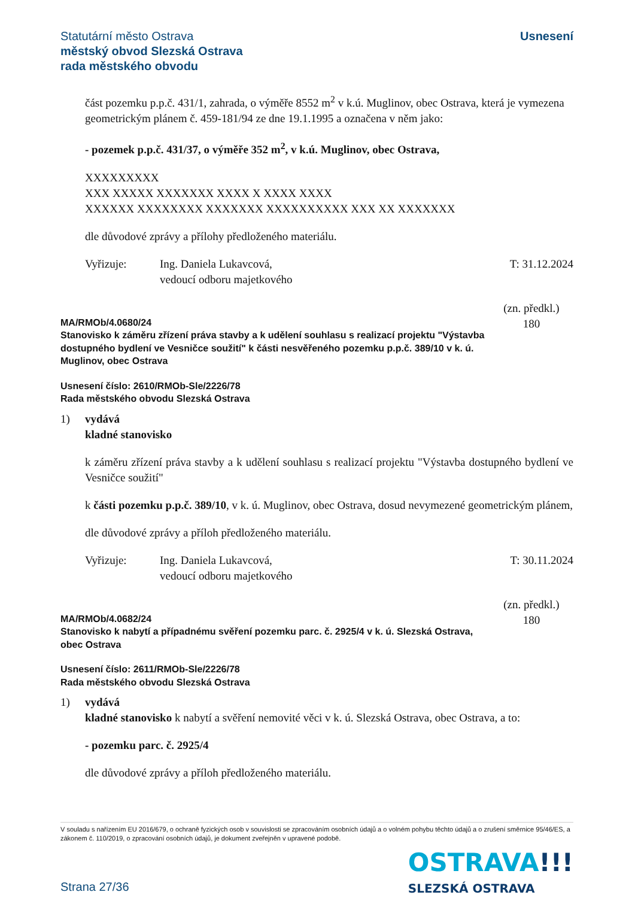Statutární město Ostrava
městský obvod Slezská Ostrava
rada městského obvodu
Usnesení
část pozemku p.p.č. 431/1, zahrada, o výměře 8552 m<sup>2</sup> v k.ú. Muglinov, obec Ostrava, která je vymezena geometrickým plánem č. 459-181/94 ze dne 19.1.1995 a označena v něm jako:
- pozemek p.p.č. 431/37, o výměře 352 m<sup>2</sup>, v k.ú. Muglinov, obec Ostrava,
XXXXXXXXX
XXX XXXXX XXXXXXX XXXX X XXXX XXXX
XXXXXX XXXXXXXX XXXXXXX XXXXXXXXXX XXX XX XXXXXXX
dle důvodové zprávy a přílohy předloženého materiálu.
Vyřizuje: Ing. Daniela Lukavcová,
vedoucí odboru majetkového
T: 31.12.2024
MA/RMOb/4.0680/24
Stanovisko k záměru zřízení práva stavby a k udělení souhlasu s realizací projektu "Výstavba dostupného bydlení ve Vesničce soužití" k části nesvěřeného pozemku p.p.č. 389/10 v k. ú. Muglinov, obec Ostrava
(zn. předkl.)
180
Usnesení číslo: 2610/RMOb-Sle/2226/78
Rada městského obvodu Slezská Ostrava
1) vydává
kladné stanovisko
k záměru zřízení práva stavby a k udělení souhlasu s realizací projektu "Výstavba dostupného bydlení ve Vesničce soužití"
k části pozemku p.p.č. 389/10, v k. ú. Muglinov, obec Ostrava, dosud nevymezené geometrickým plánem,
dle důvodové zprávy a příloh předloženého materiálu.
Vyřizuje: Ing. Daniela Lukavcová,
vedoucí odboru majetkového
T: 30.11.2024
MA/RMOb/4.0682/24
Stanovisko k nabytí a případnému svěření pozemku parc. č. 2925/4 v k. ú. Slezská Ostrava, obec Ostrava
(zn. předkl.)
180
Usnesení číslo: 2611/RMOb-Sle/2226/78
Rada městského obvodu Slezská Ostrava
1) vydává
kladné stanovisko k nabytí a svěření nemovité věci v k. ú. Slezská Ostrava, obec Ostrava, a to:
- pozemku parc. č. 2925/4
dle důvodové zprávy a příloh předloženého materiálu.
V souladu s nařízením EU 2016/679, o ochraně fyzických osob v souvislosti se zpracováním osobních údajů a o volném pohybu těchto údajů a o zrušení směrnice 95/46/ES, a zákonem č. 110/2019, o zpracování osobních údajů, je dokument zveřejněn v upravené podobě.
OSTRAVA!!!
SLEZSKÁ OSTRAVA
Strana 27/36